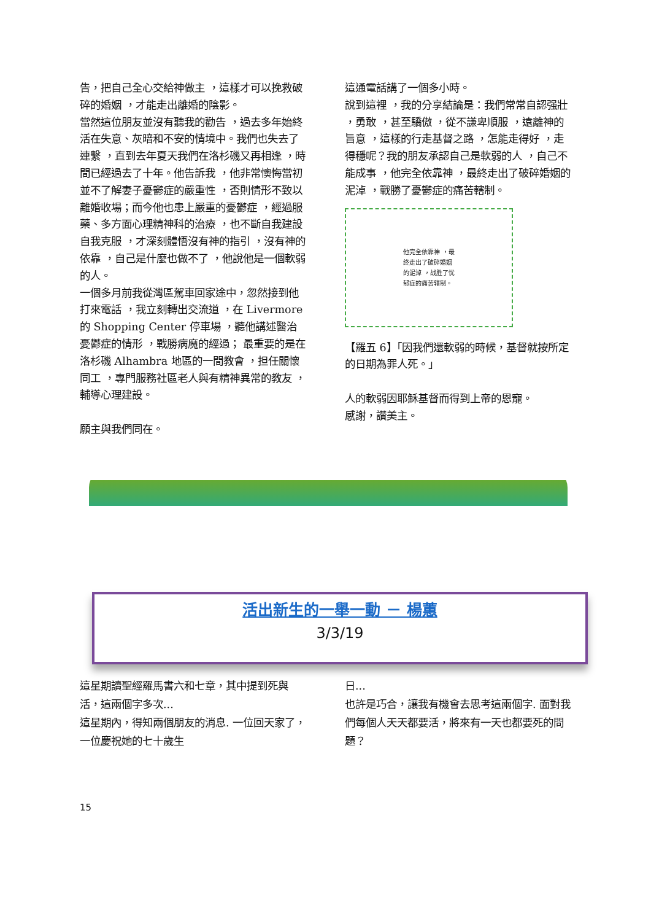告，把自己全心交給神做主 ，這樣才可以挽救破碎的婚姻 ，才能走出離婚的陰影。
當然這位朋友並沒有聽我的勸告 ，過去多年始終活在失意、灰暗和不安的情境中。我們也失去了連繫 ，直到去年夏天我們在洛杉磯又再相逢 ，時間已經過去了十年。他告訴我 ，他非常懊悔當初並不了解妻子憂鬱症的嚴重性 ，否則情形不致以離婚收場；而今他也患上嚴重的憂鬱症 ，經過服藥、多方面心理精神科的治療 ，也不斷自我建設自我克服 ，才深刻體悟沒有神的指引 ，沒有神的依靠 ，自己是什麼也做不了 ，他說他是一個軟弱的人。
一個多月前我從灣區駕車回家途中，忽然接到他打來電話 ，我立刻轉出交流道 ，在 Livermore 的 Shopping Center 停車場 ，聽他講述醫治憂鬱症的情形 ，戰勝病魔的經過； 最重要的是在洛杉磯 Alhambra 地區的一間教會 ，担任關懷同工 ，專門服務社區老人與有精神異常的教友 ，輔導心理建設。
願主與我們同在。
這通電話講了一個多小時。
說到這裡 ，我的分享結論是：我們常常自認强壯 ，勇敢 ，甚至驕傲 ，從不謙卑順服 ，遠離神的旨意 ，這樣的行走基督之路 ，怎能走得好 ，走得穩呢？我的朋友承認自己是軟弱的人 ，自己不能成事 ，他完全依靠神 ，最終走出了破碎婚姻的泥淖 ，戰勝了憂鬱症的痛苦轄制。
他完全依靠神 ，最
终走出了破碎婚姻
的泥淖 ，战胜了忧
郁症的痛苦辖制。
【羅五 6】「因我們還軟弱的時候，基督就按所定的日期為罪人死。」
人的軟弱因耶穌基督而得到上帝的恩寵。
感謝，讚美主。
活出新生的一舉一動 － 楊蕙
3/3/19
這星期讀聖經羅馬書六和七章，其中提到死與活，這兩個字多次...
這星期內，得知兩個朋友的消息. 一位回天家了，一位慶祝她的七十歲生
日...
也許是巧合，讓我有機會去思考這兩個字. 面對我們每個人天天都要活，將來有一天也都要死的問題？
15